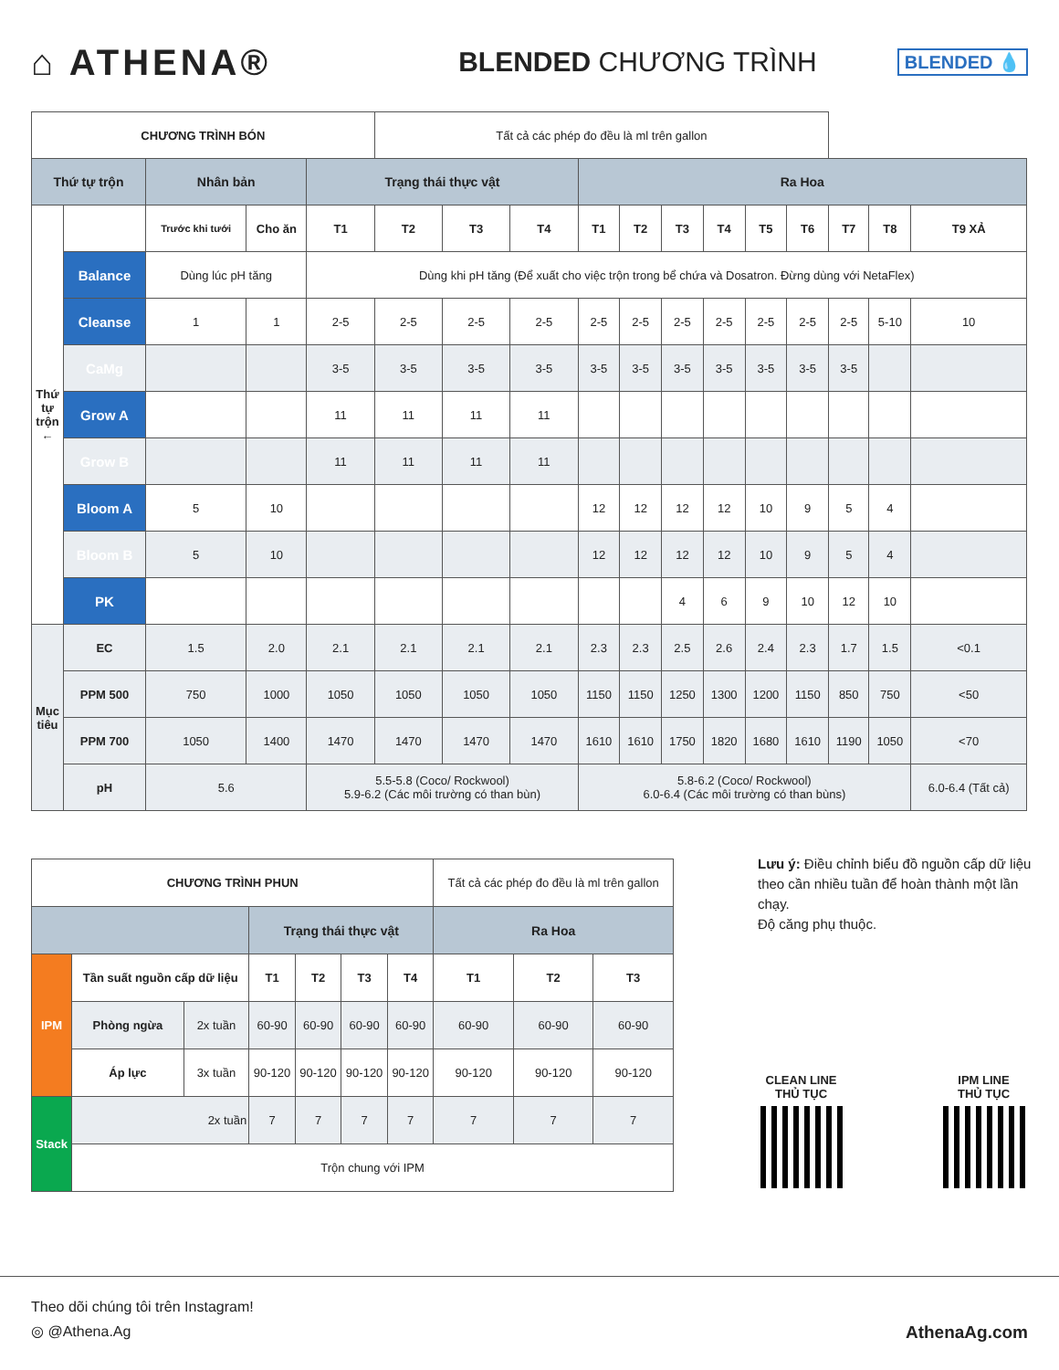⌂ ATHENA®
BLENDED CHƯƠNG TRÌNH
BLENDED 💧
| CHƯƠNG TRÌNH BÓN | | | | | Tất cả các phép đo đều là ml trên gallon | | | | | | | | | | | |
| Thứ tự trộn | | Nhân bản | | Trạng thái thực vật | | | | Ra Hoa | | | | | | | | |
| Thứ tự trộn ← | | Trước khi tưới | Cho ăn | T1 | T2 | T3 | T4 | T1 | T2 | T3 | T4 | T5 | T6 | T7 | T8 | T9 XẢ |
| | Balance | Dùng lúc pH tăng | | Dùng khi pH tăng (Để xuất cho việc trộn trong bể chứa và Dosatron. Đừng dùng với NetaFlex) | | | | | | | | | | | | |
| | Cleanse | 1 | 1 | 2-5 | 2-5 | 2-5 | 2-5 | 2-5 | 2-5 | 2-5 | 2-5 | 2-5 | 2-5 | 2-5 | 5-10 | 10 |
| | CaMg | | | 3-5 | 3-5 | 3-5 | 3-5 | 3-5 | 3-5 | 3-5 | 3-5 | 3-5 | 3-5 | 3-5 | | |
| | Grow A | | | 11 | 11 | 11 | 11 | | | | | | | | | |
| | Grow B | | | 11 | 11 | 11 | 11 | | | | | | | | | |
| | Bloom A | 5 | 10 | | | | | 12 | 12 | 12 | 12 | 10 | 9 | 5 | 4 | |
| | Bloom B | 5 | 10 | | | | | 12 | 12 | 12 | 12 | 10 | 9 | 5 | 4 | |
| | PK | | | | | | | | | 4 | 6 | 9 | 10 | 12 | 10 | |
| Mục tiêu | EC | 1.5 | 2.0 | 2.1 | 2.1 | 2.1 | 2.1 | 2.3 | 2.3 | 2.5 | 2.6 | 2.4 | 2.3 | 1.7 | 1.5 | <0.1 |
| | PPM 500 | 750 | 1000 | 1050 | 1050 | 1050 | 1050 | 1150 | 1150 | 1250 | 1300 | 1200 | 1150 | 850 | 750 | <50 |
| | PPM 700 | 1050 | 1400 | 1470 | 1470 | 1470 | 1470 | 1610 | 1610 | 1750 | 1820 | 1680 | 1610 | 1190 | 1050 | <70 |
| | pH | 5.6 | | 5.5-5.8 (Coco/ Rockwool) 5.9-6.2 (Các môi trường có than bùn) | | | | 5.8-6.2 (Coco/ Rockwool) 6.0-6.4 (Các môi trường có than bùns) | | | | | | | | 6.0-6.4 (Tất cả) |
| CHƯƠNG TRÌNH PHUN | | | | | | | Tất cả các phép đo đều là ml trên gallon | | |
| | | | Trạng thái thực vật | | | | Ra Hoa | | |
| IPM | Tần suất nguồn cấp dữ liệu | | T1 | T2 | T3 | T4 | T1 | T2 | T3 |
| | Phòng ngừa | 2x tuần | 60-90 | 60-90 | 60-90 | 60-90 | 60-90 | 60-90 | 60-90 |
| | Áp lực | 3x tuần | 90-120 | 90-120 | 90-120 | 90-120 | 90-120 | 90-120 | 90-120 |
| Stack | 2x tuần | | 7 | 7 | 7 | 7 | 7 | 7 | 7 |
| | Trộn chung với IPM | | | | | | | | |
Lưu ý: Điều chỉnh biểu đồ nguồn cấp dữ liệu theo cần nhiều tuần để hoàn thành một lần chạy.
Độ căng phụ thuộc.
CLEAN LINE
THỦ TỤC
IPM LINE
THỦ TỤC
Theo dõi chúng tôi trên Instagram!
◎ @Athena.Ag AthenaAg.com